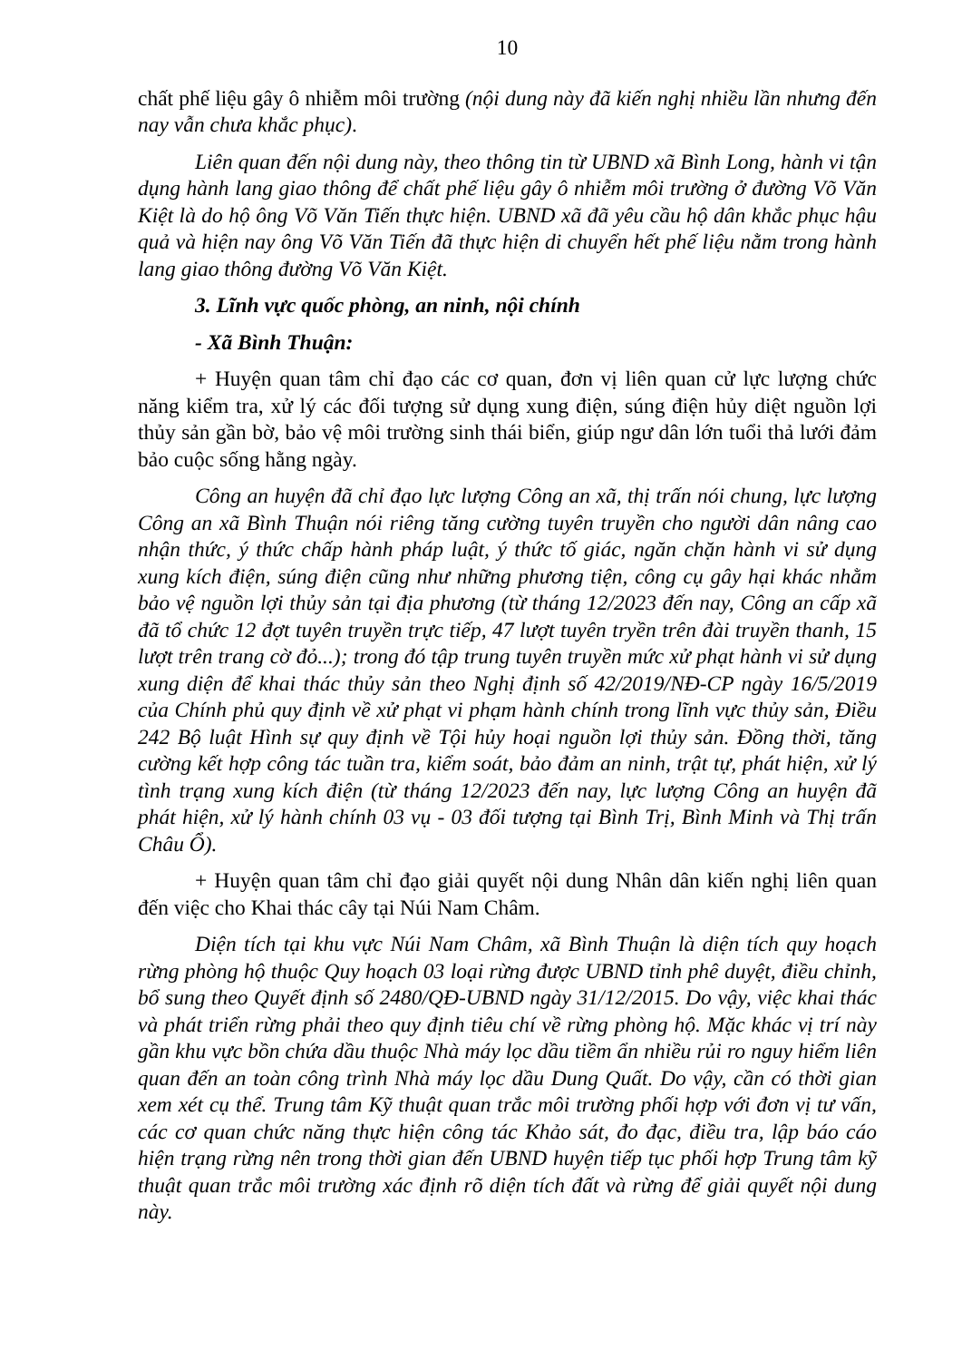10
chất phế liệu gây ô nhiễm môi trường (nội dung này đã kiến nghị nhiều lần nhưng đến nay vẫn chưa khắc phục).
Liên quan đến nội dung này, theo thông tin từ UBND xã Bình Long, hành vi tận dụng hành lang giao thông để chất phế liệu gây ô nhiễm môi trường ở đường Võ Văn Kiệt là do hộ ông Võ Văn Tiến thực hiện. UBND xã đã yêu cầu hộ dân khắc phục hậu quả và hiện nay ông Võ Văn Tiến đã thực hiện di chuyển hết phế liệu nằm trong hành lang giao thông đường Võ Văn Kiệt.
3. Lĩnh vực quốc phòng, an ninh, nội chính
- Xã Bình Thuận:
+ Huyện quan tâm chỉ đạo các cơ quan, đơn vị liên quan cử lực lượng chức năng kiểm tra, xử lý các đối tượng sử dụng xung điện, súng điện hủy diệt nguồn lợi thủy sản gần bờ, bảo vệ môi trường sinh thái biển, giúp ngư dân lớn tuổi thả lưới đảm bảo cuộc sống hằng ngày.
Công an huyện đã chỉ đạo lực lượng Công an xã, thị trấn nói chung, lực lượng Công an xã Bình Thuận nói riêng tăng cường tuyên truyền cho người dân nâng cao nhận thức, ý thức chấp hành pháp luật, ý thức tố giác, ngăn chặn hành vi sử dụng xung kích điện, súng điện cũng như những phương tiện, công cụ gây hại khác nhằm bảo vệ nguồn lợi thủy sản tại địa phương (từ tháng 12/2023 đến nay, Công an cấp xã đã tổ chức 12 đợt tuyên truyền trực tiếp, 47 lượt tuyên tryền trên đài truyền thanh, 15 lượt trên trang cờ đỏ...); trong đó tập trung tuyên truyền mức xử phạt hành vi sử dụng xung diện để khai thác thủy sản theo Nghị định số 42/2019/NĐ-CP ngày 16/5/2019 của Chính phủ quy định về xử phạt vi phạm hành chính trong lĩnh vực thủy sản, Điều 242 Bộ luật Hình sự quy định về Tội hủy hoại nguồn lợi thủy sản. Đồng thời, tăng cường kết hợp công tác tuần tra, kiểm soát, bảo đảm an ninh, trật tự, phát hiện, xử lý tình trạng xung kích điện (từ tháng 12/2023 đến nay, lực lượng Công an huyện đã phát hiện, xử lý hành chính 03 vụ - 03 đối tượng tại Bình Trị, Bình Minh và Thị trấn Châu Ổ).
+ Huyện quan tâm chỉ đạo giải quyết nội dung Nhân dân kiến nghị liên quan đến việc cho Khai thác cây tại Núi Nam Châm.
Diện tích tại khu vực Núi Nam Châm, xã Bình Thuận là diện tích quy hoạch rừng phòng hộ thuộc Quy hoạch 03 loại rừng được UBND tỉnh phê duyệt, điều chỉnh, bổ sung theo Quyết định số 2480/QĐ-UBND ngày 31/12/2015. Do vậy, việc khai thác và phát triển rừng phải theo quy định tiêu chí về rừng phòng hộ. Mặc khác vị trí này gần khu vực bồn chứa dầu thuộc Nhà máy lọc dầu tiềm ẩn nhiều rủi ro nguy hiểm liên quan đến an toàn công trình Nhà máy lọc dầu Dung Quất. Do vậy, cần có thời gian xem xét cụ thể. Trung tâm Kỹ thuật quan trắc môi trường phối hợp với đơn vị tư vấn, các cơ quan chức năng thực hiện công tác Khảo sát, đo đạc, điều tra, lập báo cáo hiện trạng rừng nên trong thời gian đến UBND huyện tiếp tục phối hợp Trung tâm kỹ thuật quan trắc môi trường xác định rõ diện tích đất và rừng để giải quyết nội dung này.